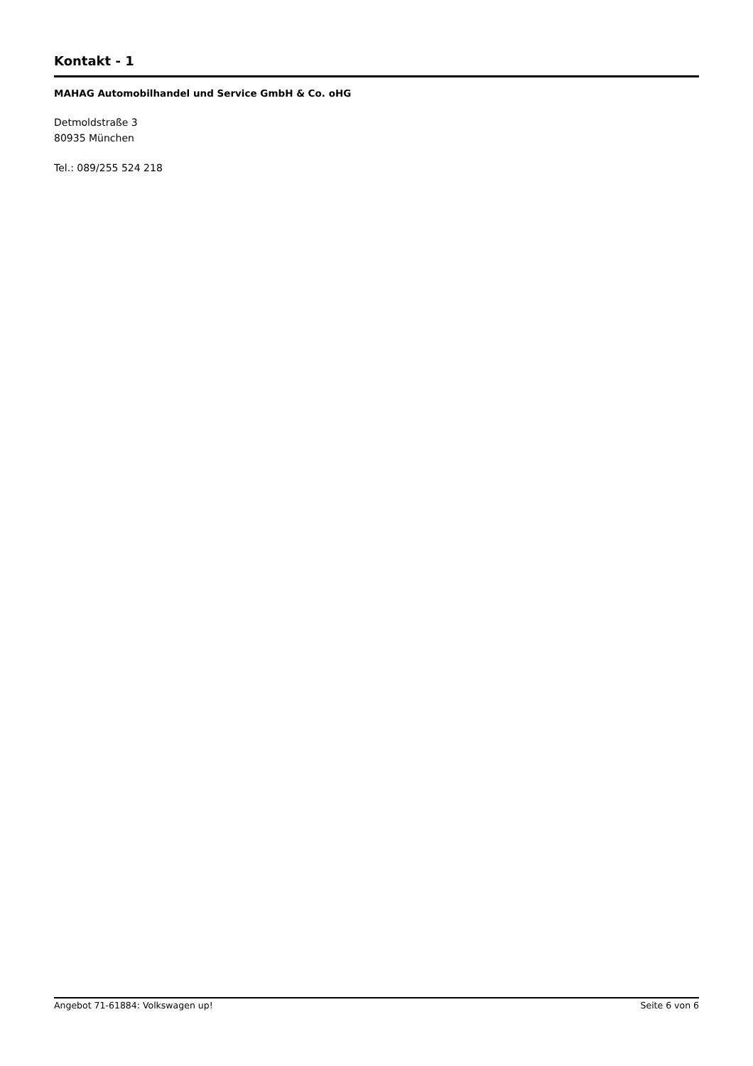Kontakt - 1
MAHAG Automobilhandel und Service GmbH & Co. oHG
Detmoldstraße 3
80935 München
Tel.: 089/255 524 218
Angebot 71-61884: Volkswagen up! Seite 6 von 6